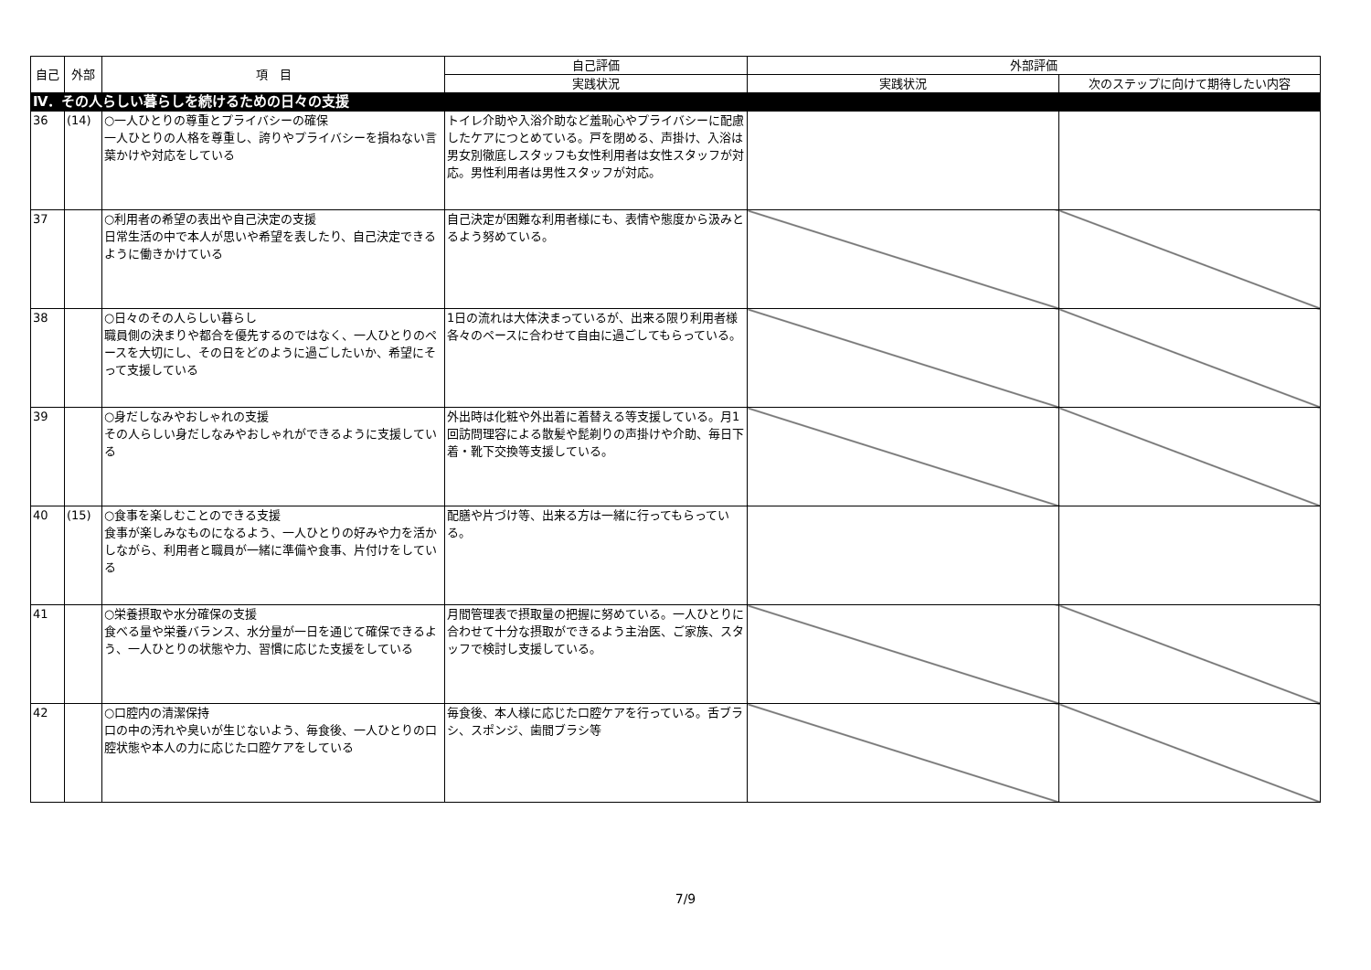| 自己 | 外部 | 項 目 | 自己評価 | 外部評価 | |
| --- | --- | --- | --- | --- | --- |
| | | | 実践状況 | 実践状況 | 次のステップに向けて期待したい内容 |
| Ⅳ．その人らしい暮らしを続けるための日々の支援 | | | | | |
| 36 | (14) | ○一人ひとりの尊重とプライバシーの確保 一人ひとりの人格を尊重し、誇りやプライバシーを損ねない言葉かけや対応をしている | トイレ介助や入浴介助など羞恥心やプライバシーに配慮したケアにつとめている。戸を閉める、声掛け、入浴は男女別徹底しスタッフも女性利用者は女性スタッフが対応。男性利用者は男性スタッフが対応。 | | |
| 37 | | ○利用者の希望の表出や自己決定の支援 日常生活の中で本人が思いや希望を表したり、自己決定できるように働きかけている | 自己決定が困難な利用者様にも、表情や態度から汲みとるよう努めている。 | | |
| 38 | | ○日々のその人らしい暮らし 職員側の決まりや都合を優先するのではなく、一人ひとりのペースを大切にし、その日をどのように過ごしたいか、希望にそって支援している | 1日の流れは大体決まっているが、出来る限り利用者様各々のペースに合わせて自由に過ごしてもらっている。 | | |
| 39 | | ○身だしなみやおしゃれの支援 その人らしい身だしなみやおしゃれができるように支援している | 外出時は化粧や外出着に着替える等支援している。月1回訪問理容による散髪や髭剃りの声掛けや介助、毎日下着・靴下交換等支援している。 | | |
| 40 | (15) | ○食事を楽しむことのできる支援 食事が楽しみなものになるよう、一人ひとりの好みや力を活かしながら、利用者と職員が一緒に準備や食事、片付けをしている | 配膳や片づけ等、出来る方は一緒に行ってもらっている。 | | |
| 41 | | ○栄養摂取や水分確保の支援 食べる量や栄養バランス、水分量が一日を通じて確保できるよう、一人ひとりの状態や力、習慣に応じた支援をしている | 月間管理表で摂取量の把握に努めている。一人ひとりに合わせて十分な摂取ができるよう主治医、ご家族、スタッフで検討し支援している。 | | |
| 42 | | ○口腔内の清潔保持 口の中の汚れや臭いが生じないよう、毎食後、一人ひとりの口腔状態や本人の力に応じた口腔ケアをしている | 毎食後、本人様に応じた口腔ケアを行っている。舌ブラシ、スポンジ、歯間ブラシ等 | | |
7/9